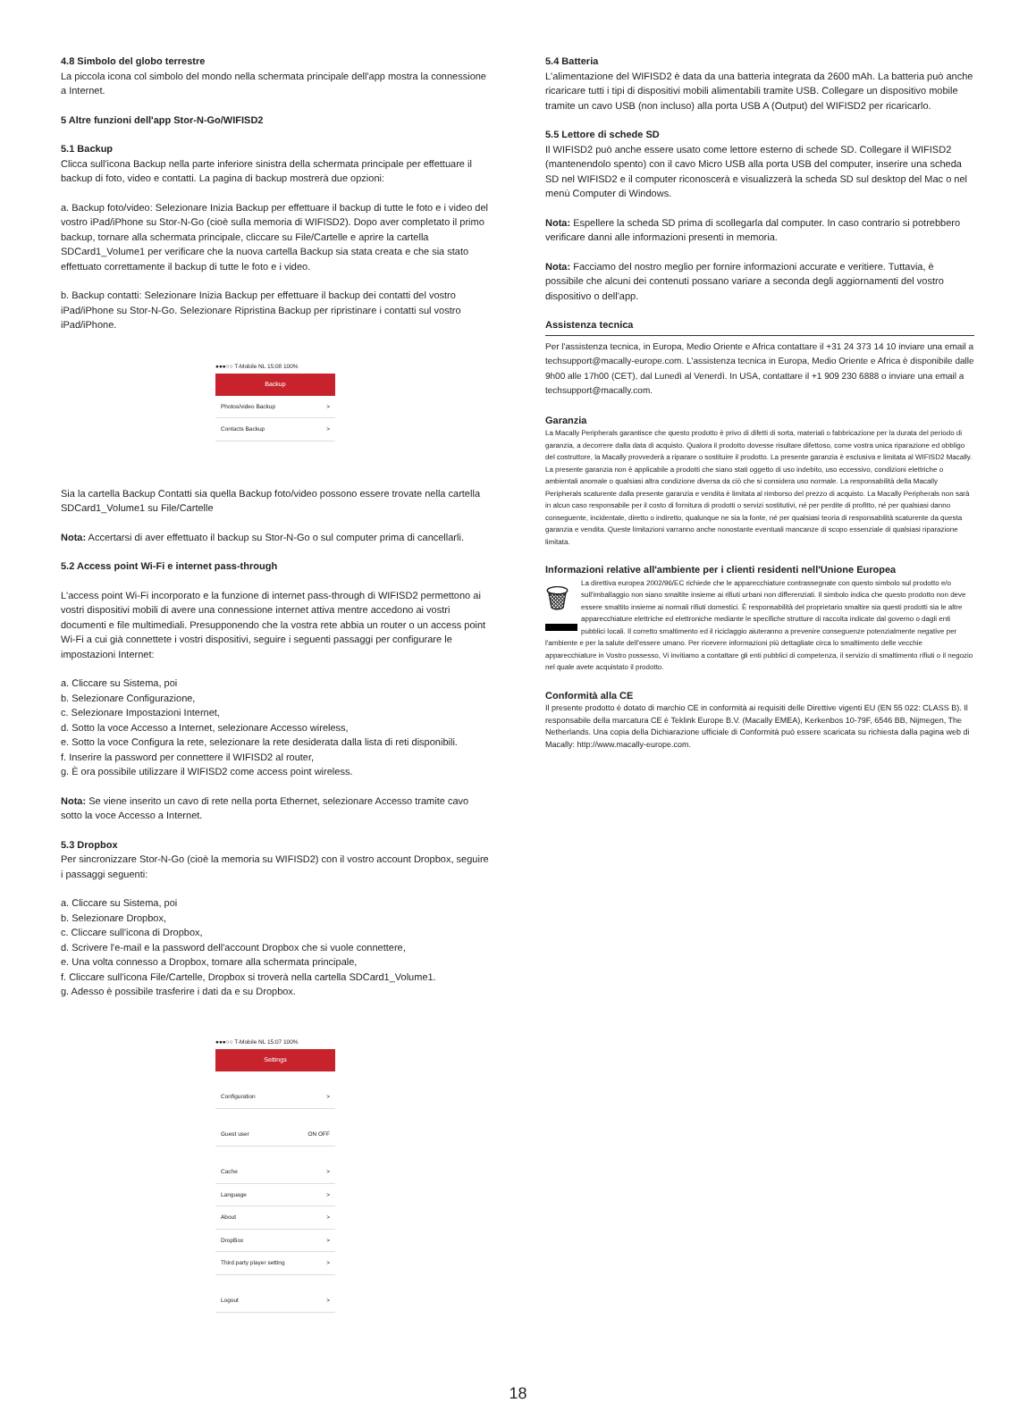4.8 Simbolo del globo terrestre
La piccola icona col simbolo del mondo nella schermata principale dell'app mostra la connessione a Internet.
5 Altre funzioni dell'app Stor-N-Go/WIFISD2
5.1 Backup
Clicca sull'icona Backup nella parte inferiore sinistra della schermata principale per effettuare il backup di foto, video e contatti. La pagina di backup mostrerà due opzioni:
a. Backup foto/video: Selezionare Inizia Backup per effettuare il backup di tutte le foto e i video del vostro iPad/iPhone su Stor-N-Go (cioè sulla memoria di WIFISD2). Dopo aver completato il primo backup, tornare alla schermata principale, cliccare su File/Cartelle e aprire la cartella SDCard1_Volume1 per verificare che la nuova cartella Backup sia stata creata e che sia stato effettuato correttamente il backup di tutte le foto e i video.
b. Backup contatti: Selezionare Inizia Backup per effettuare il backup dei contatti del vostro iPad/iPhone su Stor-N-Go. Selezionare Ripristina Backup per ripristinare i contatti sul vostro iPad/iPhone.
●●●○○ T-Mobile NL 15:08 100%
Backup
Photos/video Backup >
Contacts Backup >
Sia la cartella Backup Contatti sia quella Backup foto/video possono essere trovate nella cartella SDCard1_Volume1 su File/Cartelle
Nota: Accertarsi di aver effettuato il backup su Stor-N-Go o sul computer prima di cancellarli.
5.2 Access point Wi-Fi e internet pass-through
L'access point Wi-Fi incorporato e la funzione di internet pass-through di WIFISD2 permettono ai vostri dispositivi mobili di avere una connessione internet attiva mentre accedono ai vostri documenti e file multimediali. Presupponendo che la vostra rete abbia un router o un access point Wi-Fi a cui già connettete i vostri dispositivi, seguire i seguenti passaggi per configurare le impostazioni Internet:
a. Cliccare su Sistema, poi
b. Selezionare Configurazione,
c. Selezionare Impostazioni Internet,
d. Sotto la voce Accesso a Internet, selezionare Accesso wireless,
e. Sotto la voce Configura la rete, selezionare la rete desiderata dalla lista di reti disponibili.
f. Inserire la password per connettere il WIFISD2 al router,
g. È ora possibile utilizzare il WIFISD2 come access point wireless.
Nota: Se viene inserito un cavo di rete nella porta Ethernet, selezionare Accesso tramite cavo sotto la voce Accesso a Internet.
5.3 Dropbox
Per sincronizzare Stor-N-Go (cioè la memoria su WIFISD2) con il vostro account Dropbox, seguire i passaggi seguenti:
a. Cliccare su Sistema, poi
b. Selezionare Dropbox,
c. Cliccare sull'icona di Dropbox,
d. Scrivere l'e-mail e la password dell'account Dropbox che si vuole connettere,
e. Una volta connesso a Dropbox, tornare alla schermata principale,
f. Cliccare sull'icona File/Cartelle, Dropbox si troverà nella cartella SDCard1_Volume1.
g. Adesso è possibile trasferire i dati da e su Dropbox.
●●●○○ T-Mobile NL 15:07 100%
Settings
Configuration >
Guest user ON OFF
Cache >
Language >
About >
DropBox >
Third party player setting >
Logout >
5.4 Batteria
L'alimentazione del WIFISD2 è data da una batteria integrata da 2600 mAh. La batteria può anche ricaricare tutti i tipi di dispositivi mobili alimentabili tramite USB. Collegare un dispositivo mobile tramite un cavo USB (non incluso) alla porta USB A (Output) del WIFISD2 per ricaricarlo.
5.5 Lettore di schede SD
Il WIFISD2 può anche essere usato come lettore esterno di schede SD. Collegare il WIFISD2 (mantenendolo spento) con il cavo Micro USB alla porta USB del computer, inserire una scheda SD nel WIFISD2 e il computer riconoscerà e visualizzerà la scheda SD sul desktop del Mac o nel menù Computer di Windows.
Nota: Espellere la scheda SD prima di scollegarla dal computer. In caso contrario si potrebbero verificare danni alle informazioni presenti in memoria.
Nota: Facciamo del nostro meglio per fornire informazioni accurate e veritiere. Tuttavia, è possibile che alcuni dei contenuti possano variare a seconda degli aggiornamenti del vostro dispositivo o dell'app.
Assistenza tecnica
Per l'assistenza tecnica, in Europa, Medio Oriente e Africa contattare il +31 24 373 14 10 inviare una email a techsupport@macally-europe.com. L'assistenza tecnica in Europa, Medio Oriente e Africa è disponibile dalle 9h00 alle 17h00 (CET), dal Lunedì al Venerdì. In USA, contattare il +1 909 230 6888 o inviare una email a techsupport@macally.com.
Garanzia
La Macally Peripherals garantisce che questo prodotto è privo di difetti di sorta, materiali o fabbricazione per la durata del periodo di garanzia, a decorrere dalla data di acquisto. Qualora il prodotto dovesse risultare difettoso, come vostra unica riparazione ed obbligo del costruttore, la Macally provvederà a riparare o sostituire il prodotto. La presente garanzia è esclusiva e limitata al WIFISD2 Macally. La presente garanzia non è applicabile a prodotti che siano stati oggetto di uso indebito, uso eccessivo, condizioni elettriche o ambientali anomale o qualsiasi altra condizione diversa da ciò che si considera uso normale. La responsabilità della Macally Peripherals scaturente dalla presente garanzia e vendita è limitata al rimborso del prezzo di acquisto. La Macally Peripherals non sarà in alcun caso responsabile per il costo di fornitura di prodotti o servizi sostitutivi, né per perdite di profitto, né per qualsiasi danno conseguente, incidentale, diretto o indiretto, qualunque ne sia la fonte, né per qualsiasi teoria di responsabilità scaturente da questa garanzia e vendita. Queste limitazioni varranno anche nonostante eventuali mancanze di scopo essenziale di qualsiasi riparazione limitata.
Informazioni relative all'ambiente per i clienti residenti nell'Unione Europea
🗑 La direttiva europea 2002/96/EC richiede che le apparecchiature contrassegnate con questo simbolo sul prodotto e/o sull'imballaggio non siano smaltite insieme ai rifiuti urbani non differenziati. Il simbolo indica che questo prodotto non deve essere smaltito insieme ai normali rifiuti domestici. È responsabilità del proprietario smaltire sia questi prodotti sia le altre apparecchiature elettriche ed elettroniche mediante le specifiche strutture di raccolta indicate dal governo o dagli enti pubblici locali. Il corretto smaltimento ed il riciclaggio aiuteranno a prevenire conseguenze potenzialmente negative per l'ambiente e per la salute dell'essere umano. Per ricevere informazioni più dettagliate circa lo smaltimento delle vecchie apparecchiature in Vostro possesso, Vi invitiamo a contattare gli enti pubblici di competenza, il servizio di smaltimento rifiuti o il negozio nel quale avete acquistato il prodotto.
Conformità alla CE
Il presente prodotto è dotato di marchio CE in conformità ai requisiti delle Direttive vigenti EU (EN 55 022: CLASS B). Il responsabile della marcatura CE è Teklink Europe B.V. (Macally EMEA), Kerkenbos 10-79F, 6546 BB, Nijmegen, The Netherlands. Una copia della Dichiarazione ufficiale di Conformità può essere scaricata su richiesta dalla pagina web di Macally: http://www.macally-europe.com.
18